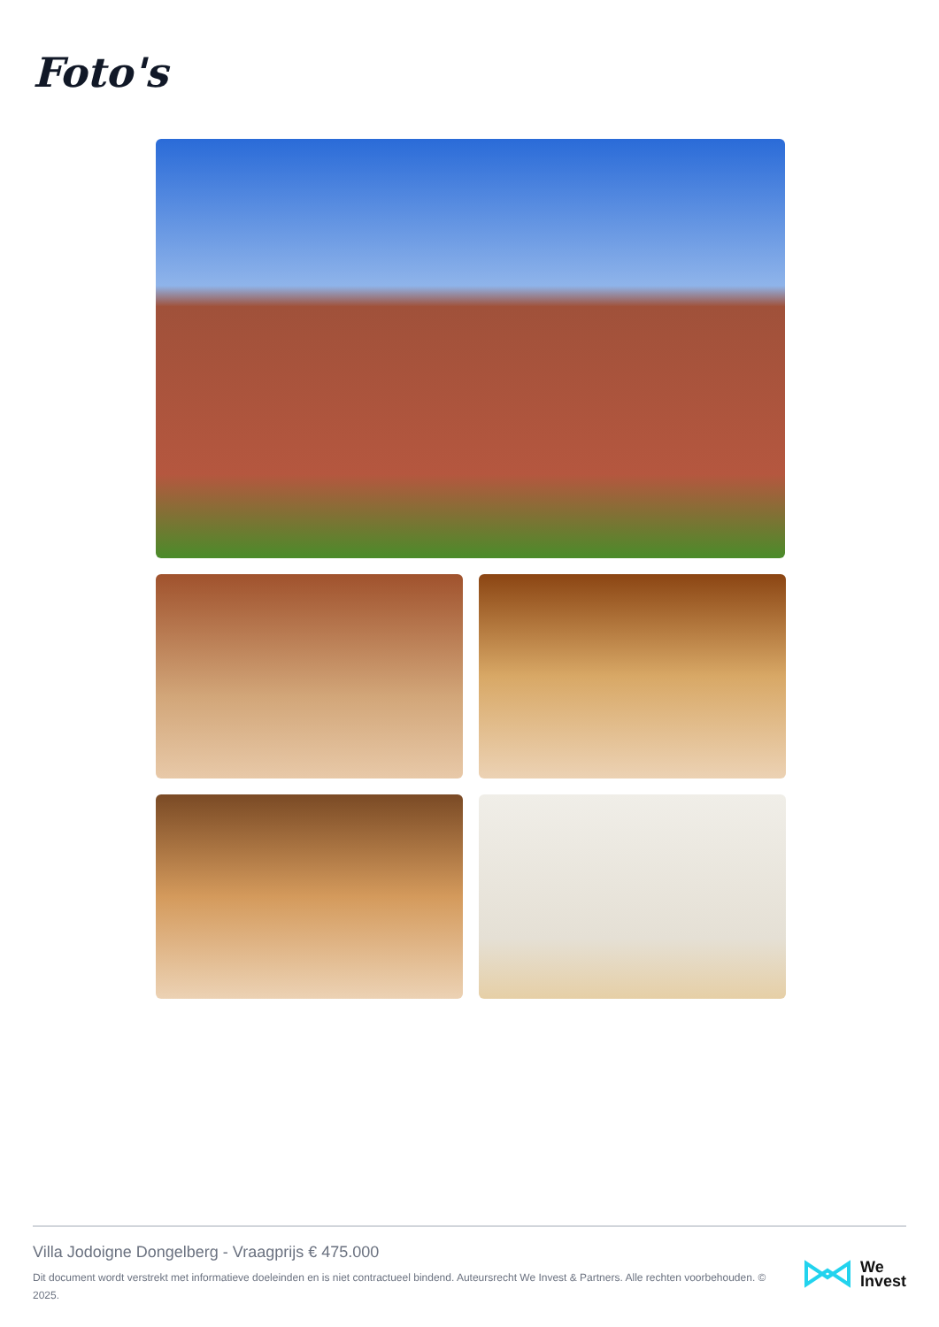Foto's
Villa Jodoigne Dongelberg - Vraagprijs € 475.000
Dit document wordt verstrekt met informatieve doeleinden en is niet contractueel bindend. Auteursrecht We Invest & Partners. Alle rechten voorbehouden. © 2025.
We
Invest